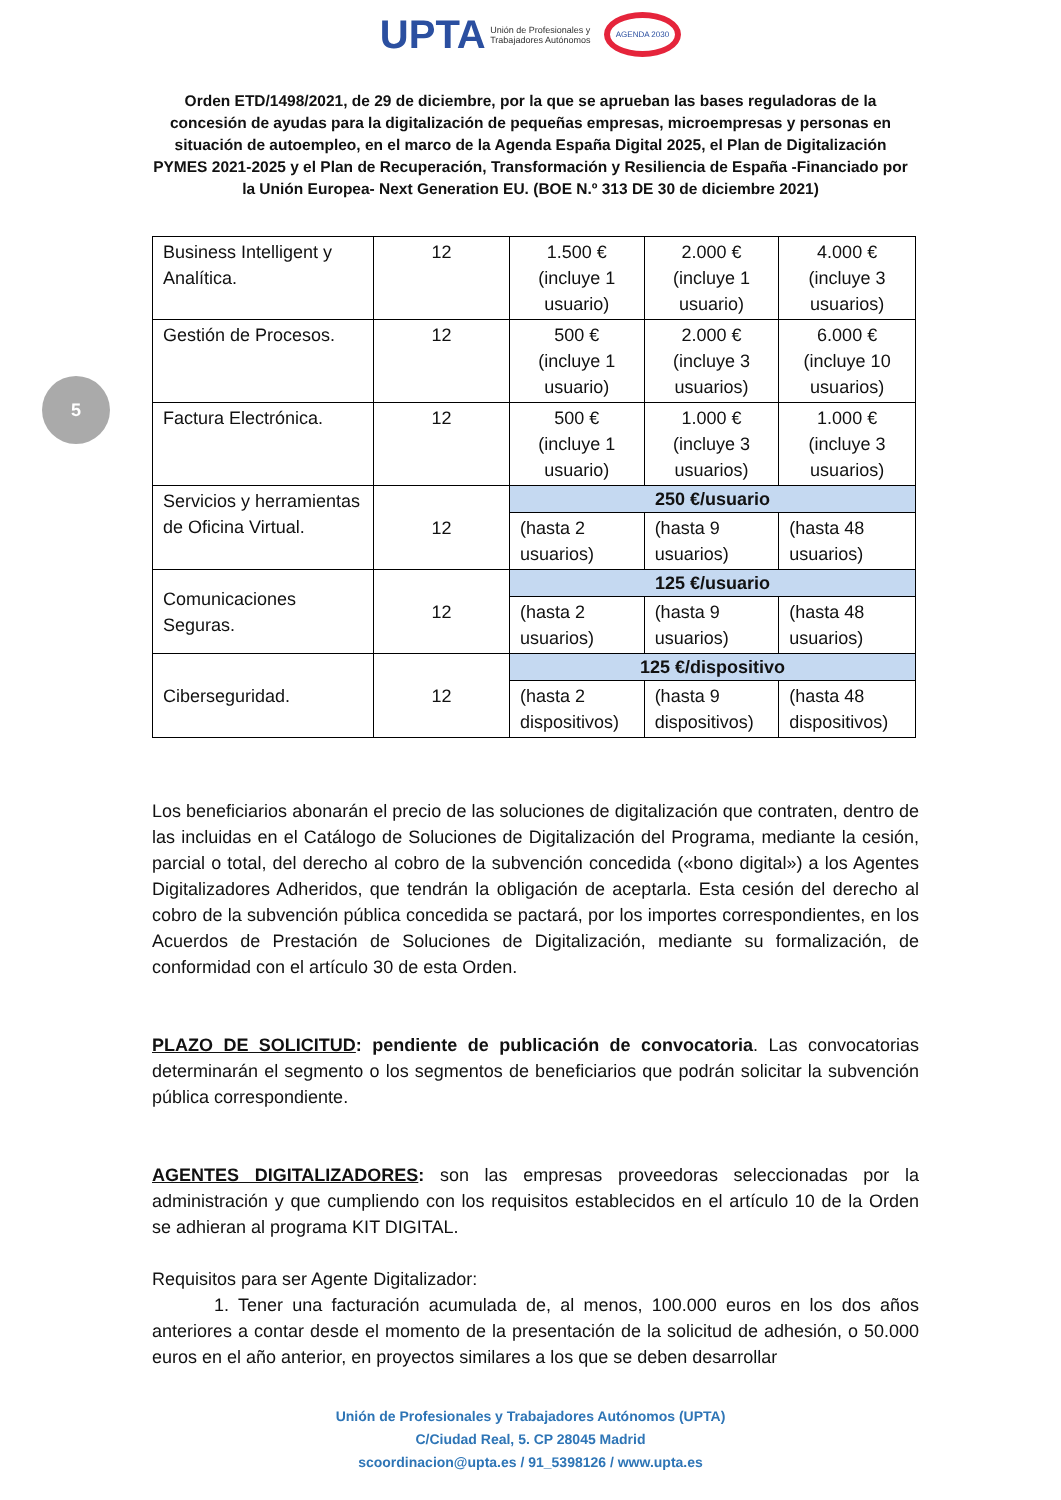UPTA Unión de Profesionales y
Trabajadores Autónomos AGENDA 2030
Orden ETD/1498/2021, de 29 de diciembre, por la que se aprueban las bases reguladoras de la concesión de ayudas para la digitalización de pequeñas empresas, microempresas y personas en situación de autoempleo, en el marco de la Agenda España Digital 2025, el Plan de Digitalización PYMES 2021-2025 y el Plan de Recuperación, Transformación y Resiliencia de España -Financiado por la Unión Europea- Next Generation EU. (BOE N.º 313 DE 30 de diciembre 2021)
5
| Business Intelligent y Analítica. | 12 | 1.500 € (incluye 1 usuario) | 2.000 € (incluye 1 usuario) | 4.000 € (incluye 3 usuarios) |
| Gestión de Procesos. | 12 | 500 € (incluye 1 usuario) | 2.000 € (incluye 3 usuarios) | 6.000 € (incluye 10 usuarios) |
| Factura Electrónica. | 12 | 500 € (incluye 1 usuario) | 1.000 € (incluye 3 usuarios) | 1.000 € (incluye 3 usuarios) |
| Servicios y herramientas de Oficina Virtual. | 12 | 250 €/usuario | | |
| | | (hasta 2 usuarios) | (hasta 9 usuarios) | (hasta 48 usuarios) |
| Comunicaciones Seguras. | 12 | 125 €/usuario | | |
| | | (hasta 2 usuarios) | (hasta 9 usuarios) | (hasta 48 usuarios) |
| Ciberseguridad. | 12 | 125 €/dispositivo | | |
| | | (hasta 2 dispositivos) | (hasta 9 dispositivos) | (hasta 48 dispositivos) |
Los beneficiarios abonarán el precio de las soluciones de digitalización que contraten, dentro de las incluidas en el Catálogo de Soluciones de Digitalización del Programa, mediante la cesión, parcial o total, del derecho al cobro de la subvención concedida («bono digital») a los Agentes Digitalizadores Adheridos, que tendrán la obligación de aceptarla. Esta cesión del derecho al cobro de la subvención pública concedida se pactará, por los importes correspondientes, en los Acuerdos de Prestación de Soluciones de Digitalización, mediante su formalización, de conformidad con el artículo 30 de esta Orden.
PLAZO DE SOLICITUD: pendiente de publicación de convocatoria. Las convocatorias determinarán el segmento o los segmentos de beneficiarios que podrán solicitar la subvención pública correspondiente.
AGENTES DIGITALIZADORES: son las empresas proveedoras seleccionadas por la administración y que cumpliendo con los requisitos establecidos en el artículo 10 de la Orden se adhieran al programa KIT DIGITAL.
Requisitos para ser Agente Digitalizador:
1. Tener una facturación acumulada de, al menos, 100.000 euros en los dos años anteriores a contar desde el momento de la presentación de la solicitud de adhesión, o 50.000 euros en el año anterior, en proyectos similares a los que se deben desarrollar
Unión de Profesionales y Trabajadores Autónomos (UPTA)
C/Ciudad Real, 5. CP 28045 Madrid
scoordinacion@upta.es / 91_5398126 / www.upta.es